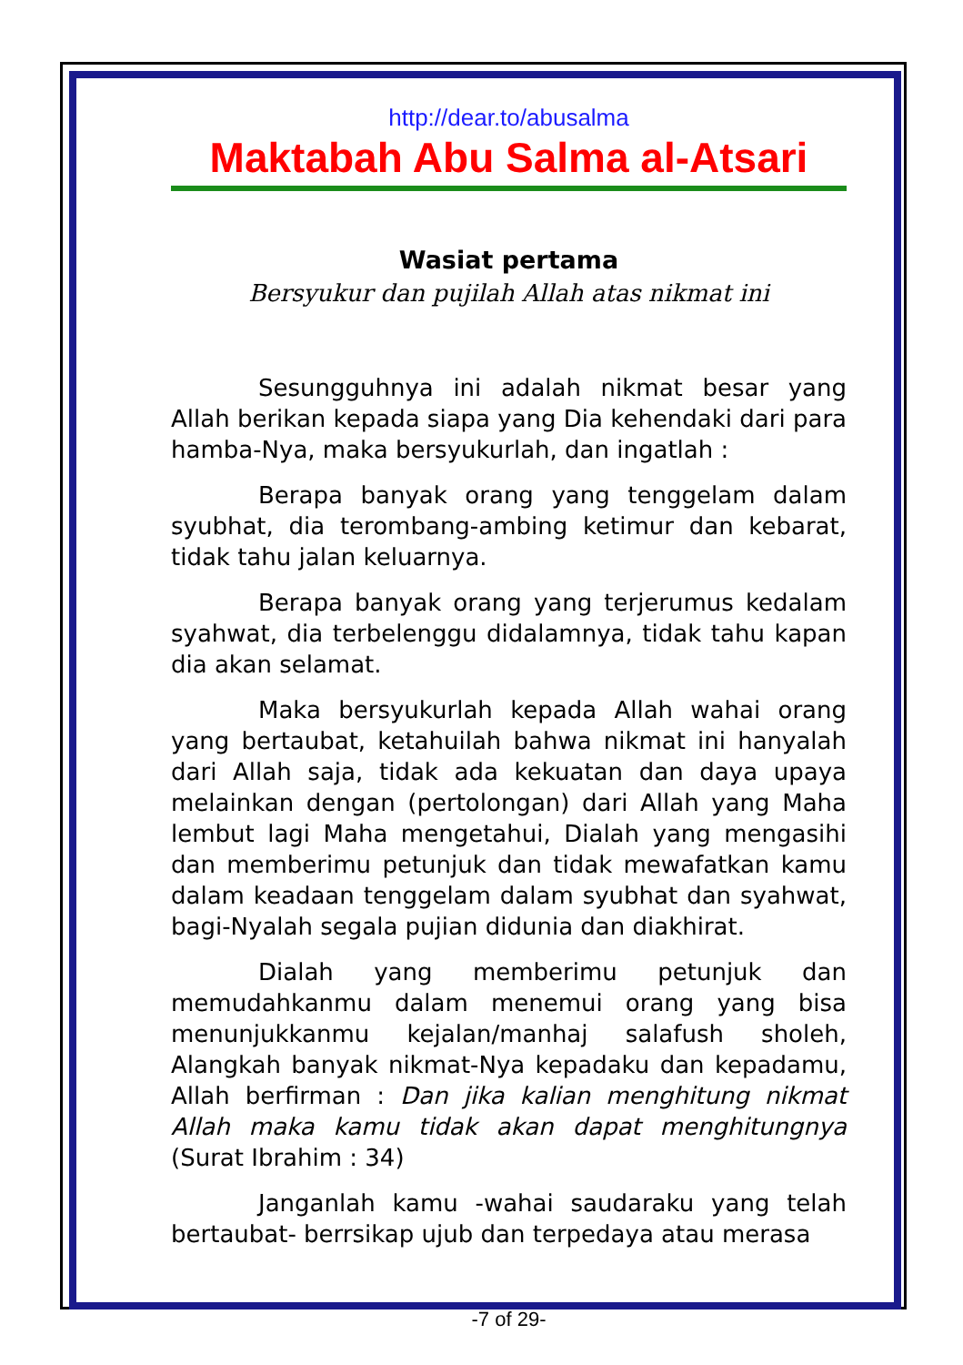http://dear.to/abusalma
Maktabah Abu Salma al-Atsari
Wasiat pertama
Bersyukur dan pujilah Allah atas nikmat ini
Sesungguhnya ini adalah nikmat besar yang Allah berikan kepada siapa yang Dia kehendaki dari para hamba-Nya, maka bersyukurlah, dan ingatlah :
Berapa banyak orang yang tenggelam dalam syubhat, dia terombang-ambing ketimur dan kebarat, tidak tahu jalan keluarnya.
Berapa banyak orang yang terjerumus kedalam syahwat, dia terbelenggu didalamnya, tidak tahu kapan dia akan selamat.
Maka bersyukurlah kepada Allah wahai orang yang bertaubat, ketahuilah bahwa nikmat ini hanyalah dari Allah saja, tidak ada kekuatan dan daya upaya melainkan dengan (pertolongan) dari Allah yang Maha lembut lagi Maha mengetahui, Dialah yang mengasihi dan memberimu petunjuk dan tidak mewafatkan kamu dalam keadaan tenggelam dalam syubhat dan syahwat, bagi-Nyalah segala pujian didunia dan diakhirat.
Dialah yang memberimu petunjuk dan memudahkanmu dalam menemui orang yang bisa menunjukkanmu kejalan/manhaj salafush sholeh, Alangkah banyak nikmat-Nya kepadaku dan kepadamu, Allah berfirman : Dan jika kalian menghitung nikmat Allah maka kamu tidak akan dapat menghitungnya (Surat Ibrahim : 34)
Janganlah kamu -wahai saudaraku yang telah bertaubat- berrsikap ujub dan terpedaya atau merasa
-7 of 29-